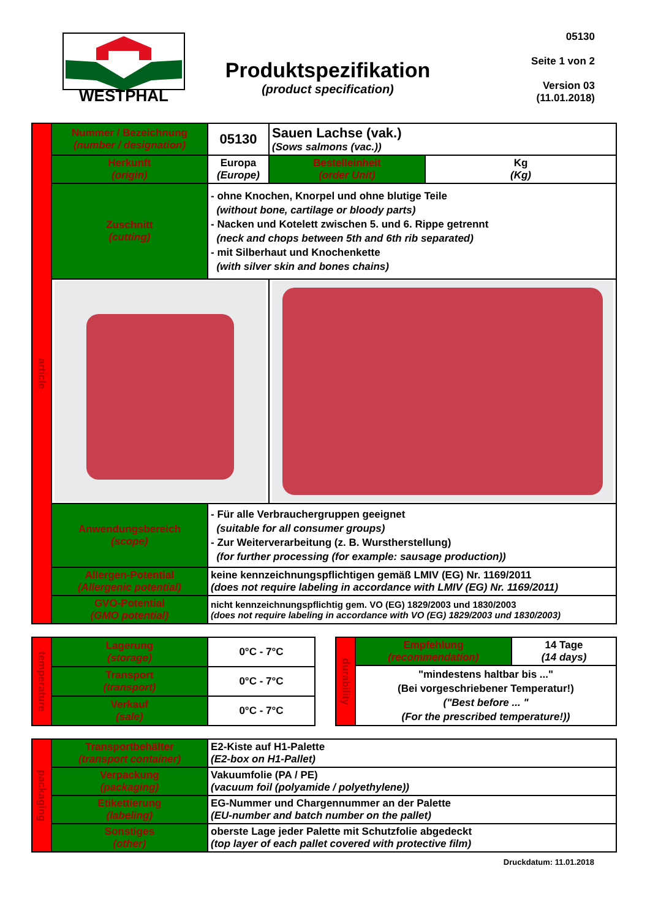WESTPHAL
Produktspezifikation
(product specification)
05130
Seite 1 von 2
Version 03
(11.01.2018)
| article | Nummer / Bezeichnung (number / designation) | 05130 | Sauen Lachse (vak.) (Sows salmons (vac.)) | | |
| | Herkunft (origin) | Europa (Europe) | | Bestelleinheit (order Unit) | Kg (Kg) |
| | Zuschnitt (cutting) | - ohne Knochen, Knorpel und ohne blutige Teile (without bone, cartilage or bloody parts) - Nacken und Kotelett zwischen 5. und 6. Rippe getrennt (neck and chops between 5th and 6th rib separated) - mit Silberhaut und Knochenkette (with silver skin and bones chains) | | | |
| | Anwendungsbereich (scope) | - Für alle Verbrauchergruppen geeignet (suitable for all consumer groups) - Zur Weiterverarbeitung (z. B. Wurstherstellung) (for further processing (for example: sausage production)) | | | |
| | Allergen-Potential (Allergenic potential) | keine kennzeichnungspflichtigen gemäß LMIV (EG) Nr. 1169/2011 (does not require labeling in accordance with LMIV (EG) Nr. 1169/2011) | | | |
| | GVO-Potential (GMO potential) | nicht kennzeichnungspflichtig gem. VO (EG) 1829/2003 und 1830/2003 (does not require labeling in accordance with VO (EG) 1829/2003 und 1830/2003) | | | |
| temperature | Lagerung (storage) | 0°C - 7°C |
| | Transport (transport) | 0°C - 7°C |
| | Verkauf (sale) | 0°C - 7°C |
| durability | Empfehlung (recommendation) | 14 Tage (14 days) |
| | "mindestens haltbar bis ..." (Bei vorgeschriebener Temperatur!) ("Best before ... " (For the prescribed temperature!)) | |
| packaging | Transportbehälter (transport container) | E2-Kiste auf H1-Palette (E2-box on H1-Pallet) |
| | Verpackung (packaging) | Vakuumfolie (PA / PE) (vacuum foil (polyamide / polyethylene)) |
| | Etikettierung (labeling) | EG-Nummer und Chargennummer an der Palette (EU-number and batch number on the pallet) |
| | Sonstiges (other) | oberste Lage jeder Palette mit Schutzfolie abgedeckt (top layer of each pallet covered with protective film) |
Druckdatum: 11.01.2018